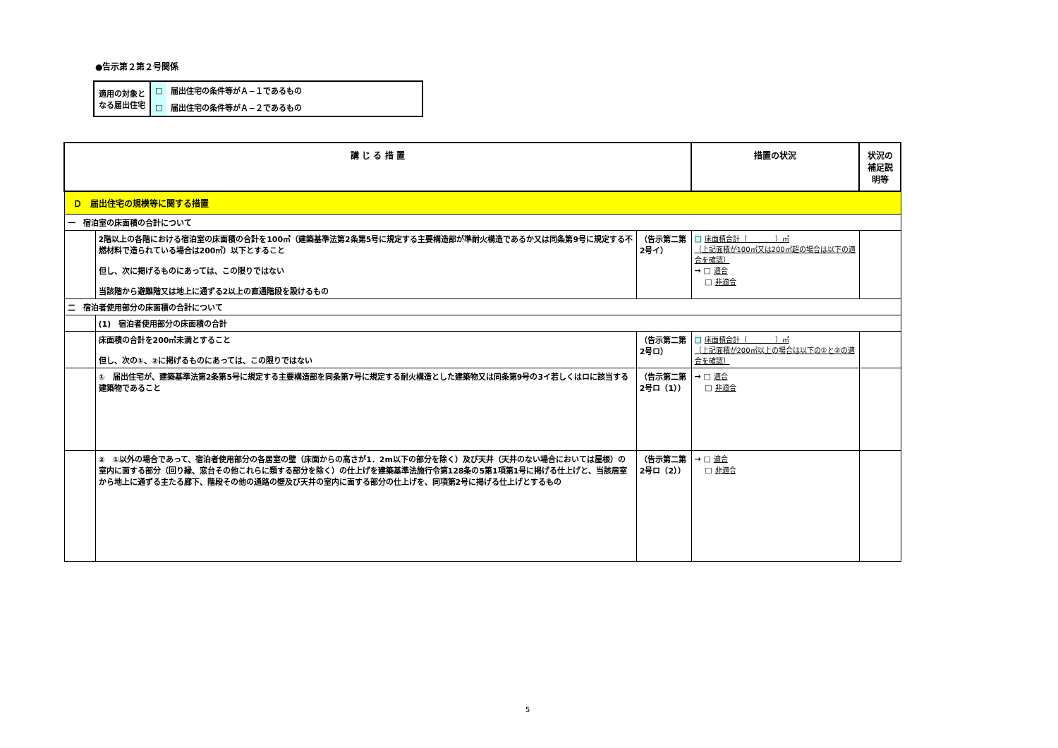●告示第２第２号関係
| 適用の対象と なる届出住宅 | □ | 届出住宅の条件等がＡ−１であるもの |
| | □ | 届出住宅の条件等がＡ−２であるもの |
| 講 じ る 措 置 | | | 措置の状況 | 状況の補足説明等 |
| --- | --- | --- | --- | --- |
| Ｄ 届出住宅の規模等に関する措置 | | | | |
| 一 宿泊室の床面積の合計について | | | | |
| | 2階以上の各階における宿泊室の床面積の合計を100㎡（建築基準法第2条第5号に規定する主要構造部が準耐火構造であるか又は同条第9号に規定する不燃材料で造られている場合は200㎡）以下とすること 但し、次に掲げるものにあっては、この限りではない 当該階から避難階又は地上に通ずる2以上の直通階段を設けるもの | （告示第二第2号イ） | □ 床面積合計（ ）㎡ （上記面積が100㎡又は200㎡超の場合は以下の適合を確認） → □ 適合 □ 非適合 | |
| 二 宿泊者使用部分の床面積の合計について | | | | |
| | (1) 宿泊者使用部分の床面積の合計 | | | |
| | 床面積の合計を200㎡未満とすること 但し、次の①、②に掲げるものにあっては、この限りではない | （告示第二第2号ロ） | □ 床面積合計（ ）㎡ （上記面積が200㎡以上の場合は以下の①と②の適合を確認） | |
| | ① 届出住宅が、建築基準法第2条第5号に規定する主要構造部を同条第7号に規定する耐火構造とした建築物又は同条第9号の3イ若しくはロに該当する建築物であること | （告示第二第2号ロ（1）） | → □ 適合 □ 非適合 | |
| | ② ①以外の場合であって、宿泊者使用部分の各居室の壁（床面からの高さが1．2m以下の部分を除く）及び天井（天井のない場合においては屋根）の室内に面する部分（回り縁、窓台その他これらに類する部分を除く）の仕上げを建築基準法施行令第128条の5第1項第1号に掲げる仕上げと、当該居室から地上に通ずる主たる廊下、階段その他の通路の壁及び天井の室内に面する部分の仕上げを、同項第2号に掲げる仕上げとするもの | （告示第二第2号ロ（2）） | → □ 適合 □ 非適合 | |
5